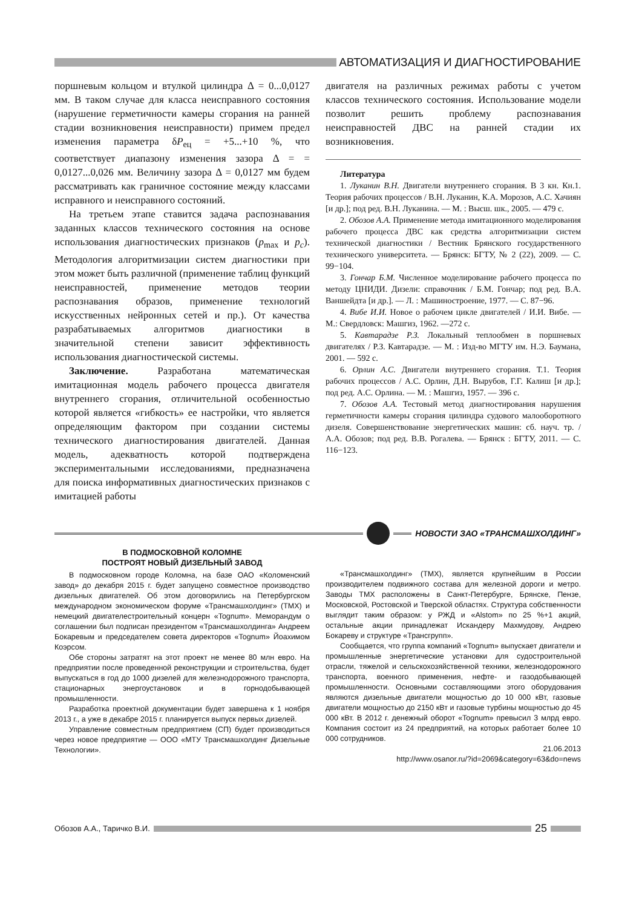АВТОМАТИЗАЦИЯ И ДИАГНОСТИРОВАНИЕ
поршневым кольцом и втулкой цилиндра Δ = 0...0,0127 мм. В таком случае для класса неисправного состояния (нарушение герметичности камеры сгорания на ранней стадии возникновения неисправности) примем предел изменения параметра δP<sub>ец</sub> = +5...+10 %, что соответствует диапазону изменения зазора Δ = = 0,0127...0,026 мм. Величину зазора Δ = 0,0127 мм будем рассматривать как граничное состояние между классами исправного и неисправного состояний.
На третьем этапе ставится задача распознавания заданных классов технического состояния на основе использования диагностических признаков (p<sub>max</sub> и p<sub>c</sub>). Методология алгоритмизации систем диагностики при этом может быть различной (применение таблиц функций неисправностей, применение методов теории распознавания образов, применение технологий искусственных нейронных сетей и пр.). От качества разрабатываемых алгоритмов диагностики в значительной степени зависит эффективность использования диагностической системы.
Заключение. Разработана математическая имитационная модель рабочего процесса двигателя внутреннего сгорания, отличительной особенностью которой является «гибкость» ее настройки, что является определяющим фактором при создании системы технического диагностирования двигателей. Данная модель, адекватность которой подтверждена экспериментальными исследованиями, предназначена для поиска информативных диагностических признаков с имитацией работы
двигателя на различных режимах работы с учетом классов технического состояния. Использование модели позволит решить проблему распознавания неисправностей ДВС на ранней стадии их возникновения.
Литература
1. Луканин В.Н. Двигатели внутреннего сгорания. В 3 кн. Кн.1. Теория рабочих процессов / В.Н. Луканин, К.А. Морозов, А.С. Хачиян [и др.]; под ред. В.Н. Луканина. — М. : Высш. шк., 2005. — 479 с.
2. Обозов А.А. Применение метода имитационного моделирования рабочего процесса ДВС как средства алгоритмизации систем технической диагностики / Вестник Брянского государственного технического университета. — Брянск: БГТУ, № 2 (22), 2009. — С. 99−104.
3. Гончар Б.М. Численное моделирование рабочего процесса по методу ЦНИДИ. Дизели: справочник / Б.М. Гончар; под ред. В.А. Ваншейдта [и др.]. — Л. : Машиностроение, 1977. — С. 87−96.
4. Вибе И.И. Новое о рабочем цикле двигателей / И.И. Вибе. — М.: Свердловск: Машгиз, 1962. —272 с.
5. Кавтарадзе Р.З. Локальный теплообмен в поршневых двигателях / Р.З. Кавтарадзе. — М. : Изд-во МГТУ им. Н.Э. Баумана, 2001. — 592 с.
6. Орлин А.С. Двигатели внутреннего сгорания. Т.1. Теория рабочих процессов / А.С. Орлин, Д.Н. Вырубов, Г.Г. Калиш [и др.]; под ред. А.С. Орлина. — М. : Машгиз, 1957. — 396 с.
7. Обозов А.А. Тестовый метод диагностирования нарушения герметичности камеры сгорания цилиндра судового малооборотного дизеля. Совершенствование энергетических машин: сб. науч. тр. / А.А. Обозов; под ред. В.В. Рогалева. — Брянск : БГТУ, 2011. — С. 116−123.
НОВОСТИ ЗАО «ТРАНСМАШХОЛДИНГ»
В ПОДМОСКОВНОЙ КОЛОМНЕ
ПОСТРОЯТ НОВЫЙ ДИЗЕЛЬНЫЙ ЗАВОД
В подмосковном городе Коломна, на базе ОАО «Коломенский завод» до декабря 2015 г. будет запущено совместное производство дизельных двигателей. Об этом договорились на Петербургском международном экономическом форуме «Трансмашхолдинг» (ТМХ) и немецкий двигателестроительный концерн «Tognum». Меморандум о соглашении был подписан президентом «Трансмашхолдинга» Андреем Бокаревым и председателем совета директоров «Tognum» Йоахимом Коэрсом.
Обе стороны затратят на этот проект не менее 80 млн евро. На предприятии после проведенной реконструкции и строительства, будет выпускаться в год до 1000 дизелей для железнодорожного транспорта, стационарных энергоустановок и в горнодобывающей промышленности.
Разработка проектной документации будет завершена к 1 ноября 2013 г., а уже в декабре 2015 г. планируется выпуск первых дизелей.
Управление совместным предприятием (СП) будет производиться через новое предприятие — ООО «МТУ Трансмашхолдинг Дизельные Технологии».
«Трансмашхолдинг» (ТМХ), является крупнейшим в России производителем подвижного состава для железной дороги и метро. Заводы ТМХ расположены в Санкт-Петербурге, Брянске, Пензе, Московской, Ростовской и Тверской областях. Структура собственности выглядит таким образом: у РЖД и «Alstom» по 25 %+1 акций, остальные акции принадлежат Искандеру Махмудову, Андрею Бокареву и структуре «Трансгрупп».
Сообщается, что группа компаний «Tognum» выпускает двигатели и промышленные энергетические установки для судостроительной отрасли, тяжелой и сельскохозяйственной техники, железнодорожного транспорта, военного применения, нефте- и газодобывающей промышленности. Основными составляющими этого оборудования являются дизельные двигатели мощностью до 10 000 кВт, газовые двигатели мощностью до 2150 кВт и газовые турбины мощностью до 45 000 кВт. В 2012 г. денежный оборот «Tognum» превысил 3 млрд евро. Компания состоит из 24 предприятий, на которых работает более 10 000 сотрудников.
21.06.2013
http://www.osanor.ru/?id=2069&category=63&do=news
Обозов А.А., Таричко В.И.
25